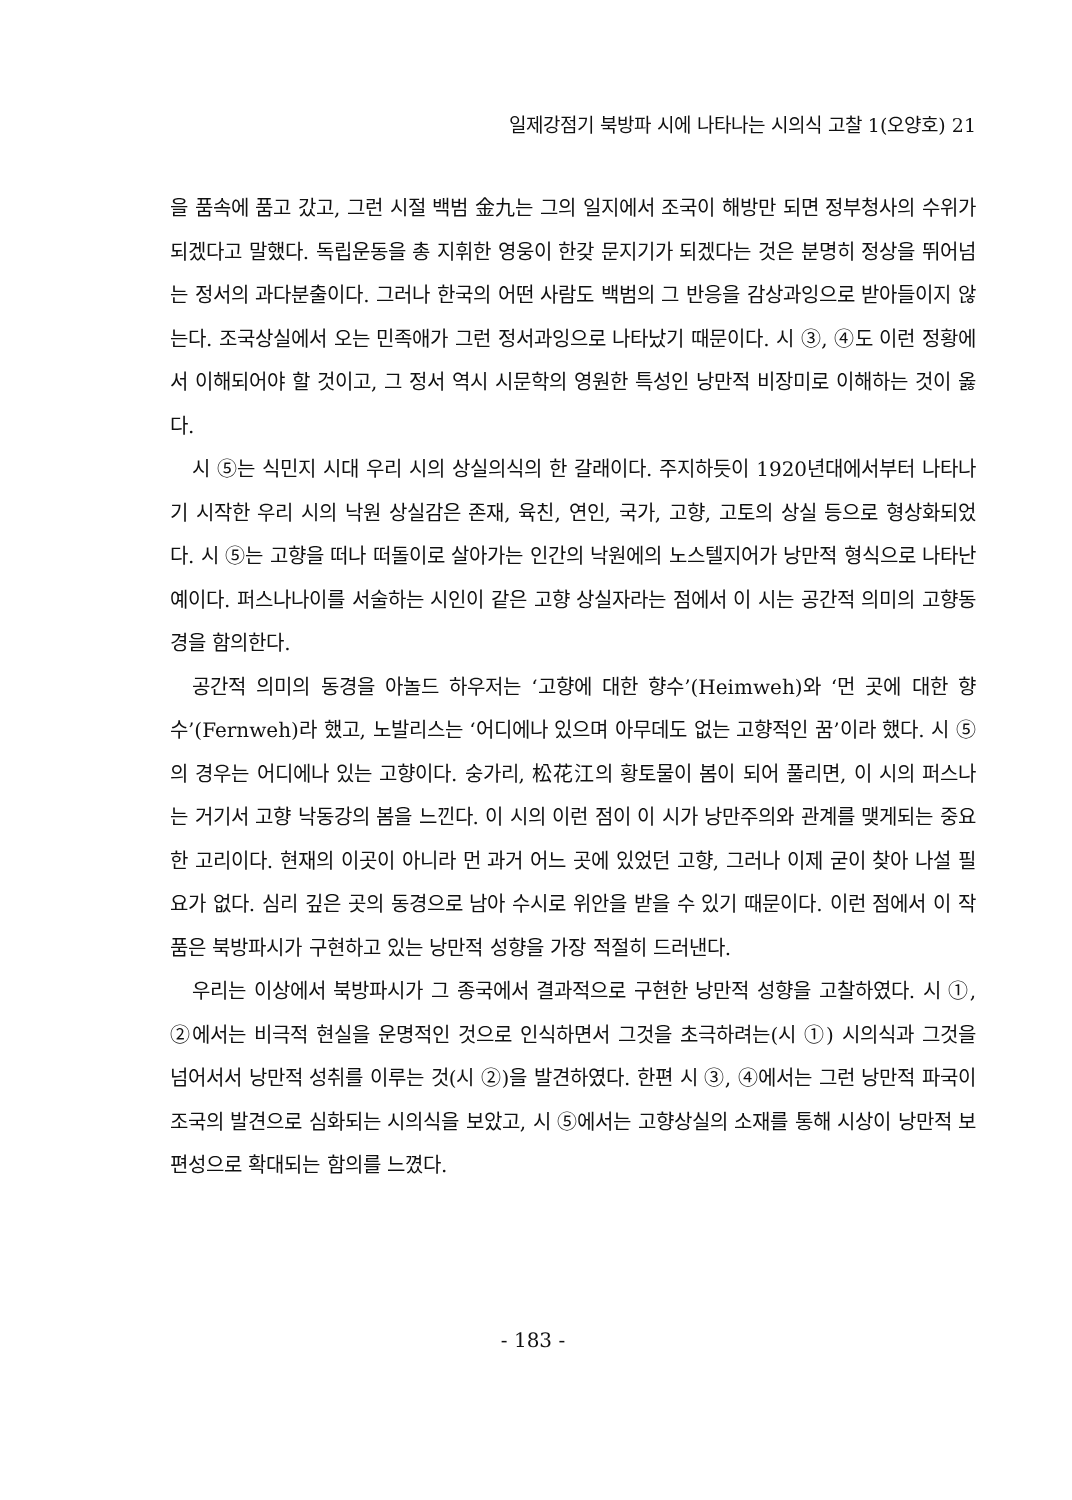일제강점기 북방파 시에 나타나는 시의식 고찰 1(오양호) 21
을 품속에 품고 갔고, 그런 시절 백범 金九는 그의 일지에서 조국이 해방만 되면 정부청사의 수위가 되겠다고 말했다. 독립운동을 총 지휘한 영웅이 한갖 문지기가 되겠다는 것은 분명히 정상을 뛰어넘는 정서의 과다분출이다. 그러나 한국의 어떤 사람도 백범의 그 반응을 감상과잉으로 받아들이지 않는다. 조국상실에서 오는 민족애가 그런 정서과잉으로 나타났기 때문이다. 시 ③, ④도 이런 정황에서 이해되어야 할 것이고, 그 정서 역시 시문학의 영원한 특성인 낭만적 비장미로 이해하는 것이 옳다.
시 ⑤는 식민지 시대 우리 시의 상실의식의 한 갈래이다. 주지하듯이 1920년대에서부터 나타나기 시작한 우리 시의 낙원 상실감은 존재, 육친, 연인, 국가, 고향, 고토의 상실 등으로 형상화되었다. 시 ⑤는 고향을 떠나 떠돌이로 살아가는 인간의 낙원에의 노스텔지어가 낭만적 형식으로 나타난 예이다. 퍼스나나이를 서술하는 시인이 같은 고향 상실자라는 점에서 이 시는 공간적 의미의 고향동경을 함의한다.
공간적 의미의 동경을 아놀드 하우저는 ‘고향에 대한 향수’(Heimweh)와 ‘먼 곳에 대한 향수’(Fernweh)라 했고, 노발리스는 ‘어디에나 있으며 아무데도 없는 고향적인 꿈’이라 했다. 시 ⑤의 경우는 어디에나 있는 고향이다. 숭가리, 松花江의 황토물이 봄이 되어 풀리면, 이 시의 퍼스나는 거기서 고향 낙동강의 봄을 느낀다. 이 시의 이런 점이 이 시가 낭만주의와 관계를 맺게되는 중요한 고리이다. 현재의 이곳이 아니라 먼 과거 어느 곳에 있었던 고향, 그러나 이제 굳이 찾아 나설 필요가 없다. 심리 깊은 곳의 동경으로 남아 수시로 위안을 받을 수 있기 때문이다. 이런 점에서 이 작품은 북방파시가 구현하고 있는 낭만적 성향을 가장 적절히 드러낸다.
우리는 이상에서 북방파시가 그 종국에서 결과적으로 구현한 낭만적 성향을 고찰하였다. 시 ①, ②에서는 비극적 현실을 운명적인 것으로 인식하면서 그것을 초극하려는(시 ①) 시의식과 그것을 넘어서서 낭만적 성취를 이루는 것(시 ②)을 발견하였다. 한편 시 ③, ④에서는 그런 낭만적 파국이 조국의 발견으로 심화되는 시의식을 보았고, 시 ⑤에서는 고향상실의 소재를 통해 시상이 낭만적 보편성으로 확대되는 함의를 느꼈다.
- 183 -